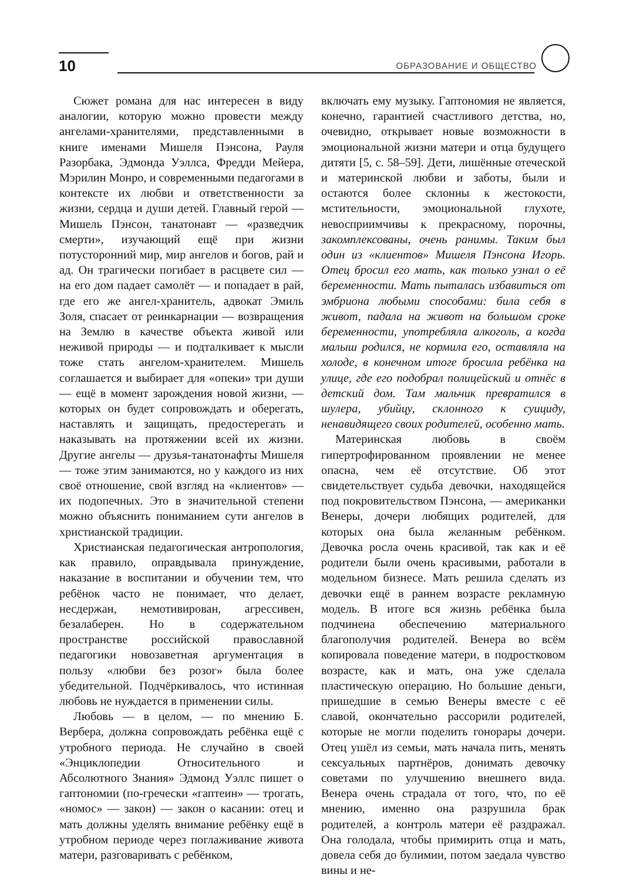10 ОБРАЗОВАНИЕ И ОБЩЕСТВО
Сюжет романа для нас интересен в виду аналогии, которую можно провести между ангелами-хранителями, представленными в книге именами Мишеля Пэнсона, Рауля Разорбака, Эдмонда Уэллса, Фредди Мейера, Мэрилин Монро, и современными педагогами в контексте их любви и ответственности за жизни, сердца и души детей. Главный герой — Мишель Пэнсон, танатонавт — «разведчик смерти», изучающий ещё при жизни потусторонний мир, мир ангелов и богов, рай и ад. Он трагически погибает в расцвете сил — на его дом падает самолёт — и попадает в рай, где его же ангел-хранитель, адвокат Эмиль Золя, спасает от реинкарнации — возвращения на Землю в качестве объекта живой или неживой природы — и подталкивает к мысли тоже стать ангелом-хранителем. Мишель соглашается и выбирает для «опеки» три души — ещё в момент зарождения новой жизни, — которых он будет сопровождать и оберегать, наставлять и защищать, предостерегать и наказывать на протяжении всей их жизни. Другие ангелы — друзья-танатонафты Мишеля — тоже этим занимаются, но у каждого из них своё отношение, свой взгляд на «клиентов» — их подопечных. Это в значительной степени можно объяснить пониманием сути ангелов в христианской традиции.
Христианская педагогическая антропология, как правило, оправдывала принуждение, наказание в воспитании и обучении тем, что ребёнок часто не понимает, что делает, несдержан, немотивирован, агрессивен, безалаберен. Но в содержательном пространстве российской православной педагогики новозаветная аргументация в пользу «любви без розог» была более убедительной. Подчёркивалось, что истинная любовь не нуждается в применении силы.
Любовь — в целом, — по мнению Б. Вербера, должна сопровождать ребёнка ещё с утробного периода. Не случайно в своей «Энциклопедии Относительного и Абсолютного Знания» Эдмонд Уэллс пишет о гаптономии (по-гречески «гаптеин» — трогать, «номос» — закон) — закон о касании: отец и мать должны уделять внимание ребёнку ещё в утробном периоде через поглаживание живота матери, разговаривать с ребёнком,
включать ему музыку. Гаптономия не является, конечно, гарантией счастливого детства, но, очевидно, открывает новые возможности в эмоциональной жизни матери и отца будущего дитяти [5, с. 58–59]. Дети, лишённые отеческой и материнской любви и заботы, были и остаются более склонны к жестокости, мстительности, эмоциональной глухоте, невосприимчивы к прекрасному, порочны, закомплексованы, очень ранимы. Таким был один из «клиентов» Мишеля Пэнсона Игорь. Отец бросил его мать, как только узнал о её беременности. Мать пыталась избавиться от эмбриона любыми способами: била себя в живот, падала на живот на большом сроке беременности, употребляла алкоголь, а когда малыш родился, не кормила его, оставляла на холоде, в конечном итоге бросила ребёнка на улице, где его подобрал полицейский и отнёс в детский дом. Там мальчик превратился в шулера, убийцу, склонного к суициду, ненавидящего своих родителей, особенно мать.
Материнская любовь в своём гипертрофированном проявлении не менее опасна, чем её отсутствие. Об этот свидетельствует судьба девочки, находящейся под покровительством Пэнсона, — американки Венеры, дочери любящих родителей, для которых она была желанным ребёнком. Девочка росла очень красивой, так как и её родители были очень красивыми, работали в модельном бизнесе. Мать решила сделать из девочки ещё в раннем возрасте рекламную модель. В итоге вся жизнь ребёнка была подчинена обеспечению материального благополучия родителей. Венера во всём копировала поведение матери, в подростковом возрасте, как и мать, она уже сделала пластическую операцию. Но большие деньги, пришедшие в семью Венеры вместе с её славой, окончательно рассорили родителей, которые не могли поделить гонорары дочери. Отец ушёл из семьи, мать начала пить, менять сексуальных партнёров, донимать девочку советами по улучшению внешнего вида. Венера очень страдала от того, что, по её мнению, именно она разрушила брак родителей, а контроль матери её раздражал. Она голодала, чтобы примирить отца и мать, довела себя до булимии, потом заедала чувство вины и не-